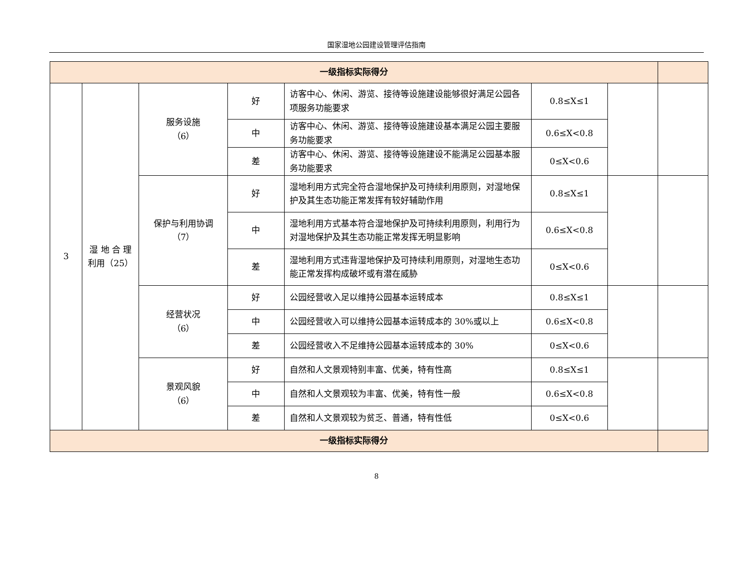国家湿地公园建设管理评估指南
| 一级指标实际得分 | | | | | | | |
| 3 | 湿 地 合 理 利用（25） | 服务设施 （6） | 好 | 访客中心、休闲、游览、接待等设施建设能够很好满足公园各项服务功能要求 | 0.8≤X≤1 | | |
| | | | 中 | 访客中心、休闲、游览、接待等设施建设基本满足公园主要服务功能要求 | 0.6≤X<0.8 | | |
| | | | 差 | 访客中心、休闲、游览、接待等设施建设不能满足公园基本服务功能要求 | 0≤X<0.6 | | |
| | | 保护与利用协调 （7） | 好 | 湿地利用方式完全符合湿地保护及可持续利用原则，对湿地保护及其生态功能正常发挥有较好辅助作用 | 0.8≤X≤1 | | |
| | | | 中 | 湿地利用方式基本符合湿地保护及可持续利用原则，利用行为对湿地保护及其生态功能正常发挥无明显影响 | 0.6≤X<0.8 | | |
| | | | 差 | 湿地利用方式违背湿地保护及可持续利用原则，对湿地生态功能正常发挥构成破坏或有潜在威胁 | 0≤X<0.6 | | |
| | | 经营状况 （6） | 好 | 公园经营收入足以维持公园基本运转成本 | 0.8≤X≤1 | | |
| | | | 中 | 公园经营收入可以维持公园基本运转成本的 30%或以上 | 0.6≤X<0.8 | | |
| | | | 差 | 公园经营收入不足维持公园基本运转成本的 30% | 0≤X<0.6 | | |
| | | 景观风貌 （6） | 好 | 自然和人文景观特别丰富、优美，特有性高 | 0.8≤X≤1 | | |
| | | | 中 | 自然和人文景观较为丰富、优美，特有性一般 | 0.6≤X<0.8 | | |
| | | | 差 | 自然和人文景观较为贫乏、普通，特有性低 | 0≤X<0.6 | | |
| 一级指标实际得分 | | | | | | | |
8